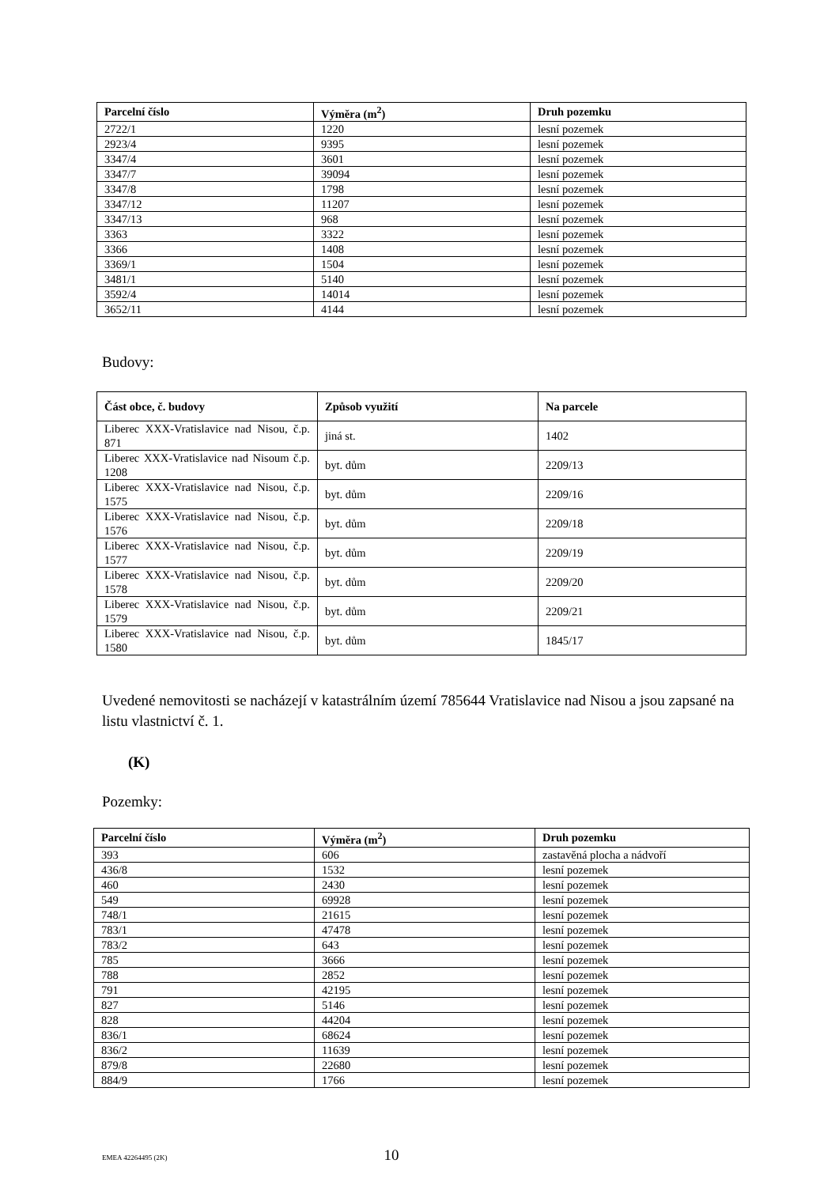| Parcelní číslo | Výměra (m<sup>2</sup>) | Druh pozemku |
| --- | --- | --- |
| 2722/1 | 1220 | lesní pozemek |
| 2923/4 | 9395 | lesní pozemek |
| 3347/4 | 3601 | lesní pozemek |
| 3347/7 | 39094 | lesní pozemek |
| 3347/8 | 1798 | lesní pozemek |
| 3347/12 | 11207 | lesní pozemek |
| 3347/13 | 968 | lesní pozemek |
| 3363 | 3322 | lesní pozemek |
| 3366 | 1408 | lesní pozemek |
| 3369/1 | 1504 | lesní pozemek |
| 3481/1 | 5140 | lesní pozemek |
| 3592/4 | 14014 | lesní pozemek |
| 3652/11 | 4144 | lesní pozemek |
Budovy:
| Část obce, č. budovy | Způsob využití | Na parcele |
| --- | --- | --- |
| Liberec XXX-Vratislavice nad Nisou, č.p. 871 | jiná st. | 1402 |
| Liberec XXX-Vratislavice nad Nisoum č.p. 1208 | byt. dům | 2209/13 |
| Liberec XXX-Vratislavice nad Nisou, č.p. 1575 | byt. dům | 2209/16 |
| Liberec XXX-Vratislavice nad Nisou, č.p. 1576 | byt. dům | 2209/18 |
| Liberec XXX-Vratislavice nad Nisou, č.p. 1577 | byt. dům | 2209/19 |
| Liberec XXX-Vratislavice nad Nisou, č.p. 1578 | byt. dům | 2209/20 |
| Liberec XXX-Vratislavice nad Nisou, č.p. 1579 | byt. dům | 2209/21 |
| Liberec XXX-Vratislavice nad Nisou, č.p. 1580 | byt. dům | 1845/17 |
Uvedené nemovitosti se nacházejí v katastrálním území 785644 Vratislavice nad Nisou a jsou zapsané na listu vlastnictví č. 1.
(K)
Pozemky:
| Parcelní číslo | Výměra (m<sup>2</sup>) | Druh pozemku |
| --- | --- | --- |
| 393 | 606 | zastavěná plocha a nádvoří |
| 436/8 | 1532 | lesní pozemek |
| 460 | 2430 | lesní pozemek |
| 549 | 69928 | lesní pozemek |
| 748/1 | 21615 | lesní pozemek |
| 783/1 | 47478 | lesní pozemek |
| 783/2 | 643 | lesní pozemek |
| 785 | 3666 | lesní pozemek |
| 788 | 2852 | lesní pozemek |
| 791 | 42195 | lesní pozemek |
| 827 | 5146 | lesní pozemek |
| 828 | 44204 | lesní pozemek |
| 836/1 | 68624 | lesní pozemek |
| 836/2 | 11639 | lesní pozemek |
| 879/8 | 22680 | lesní pozemek |
| 884/9 | 1766 | lesní pozemek |
EMEA 42264495 (2K) 10